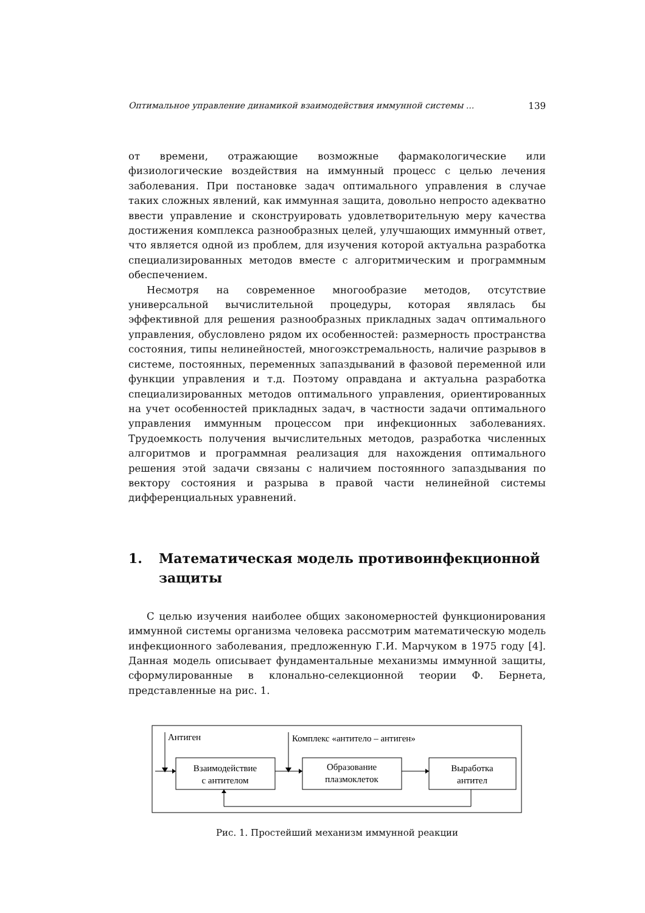Оптимальное управление динамикой взаимодействия иммунной системы ... 139
от времени, отражающие возможные фармакологические или физиологические воздействия на иммунный процесс с целью лечения заболевания. При постановке задач оптимального управления в случае таких сложных явлений, как иммунная защита, довольно непросто адекватно ввести управление и сконструировать удовлетворительную меру качества достижения комплекса разнообразных целей, улучшающих иммунный ответ, что является одной из проблем, для изучения которой актуальна разработка специализированных методов вместе с алгоритмическим и программным обеспечением.
Несмотря на современное многообразие методов, отсутствие универсальной вычислительной процедуры, которая являлась бы эффективной для решения разнообразных прикладных задач оптимального управления, обусловлено рядом их особенностей: размерность пространства состояния, типы нелинейностей, многоэкстремальность, наличие разрывов в системе, постоянных, переменных запаздываний в фазовой переменной или функции управления и т.д. Поэтому оправдана и актуальна разработка специализированных методов оптимального управления, ориентированных на учет особенностей прикладных задач, в частности задачи оптимального управления иммунным процессом при инфекционных заболеваниях. Трудоемкость получения вычислительных методов, разработка численных алгоритмов и программная реализация для нахождения оптимального решения этой задачи связаны с наличием постоянного запаздывания по вектору состояния и разрыва в правой части нелинейной системы дифференциальных уравнений.
1. Математическая модель противоинфекционной защиты
С целью изучения наиболее общих закономерностей функционирования иммунной системы организма человека рассмотрим математическую модель инфекционного заболевания, предложенную Г.И. Марчуком в 1975 году [4]. Данная модель описывает фундаментальные механизмы иммунной защиты, сформулированные в клонально-селекционной теории Ф. Бернета, представленные на рис. 1.
Антиген
Комплекс «антитело – антиген»
Взаимодействие
с антителом
Образование
плазмоклеток
Выработка
антител
Рис. 1. Простейший механизм иммунной реакции